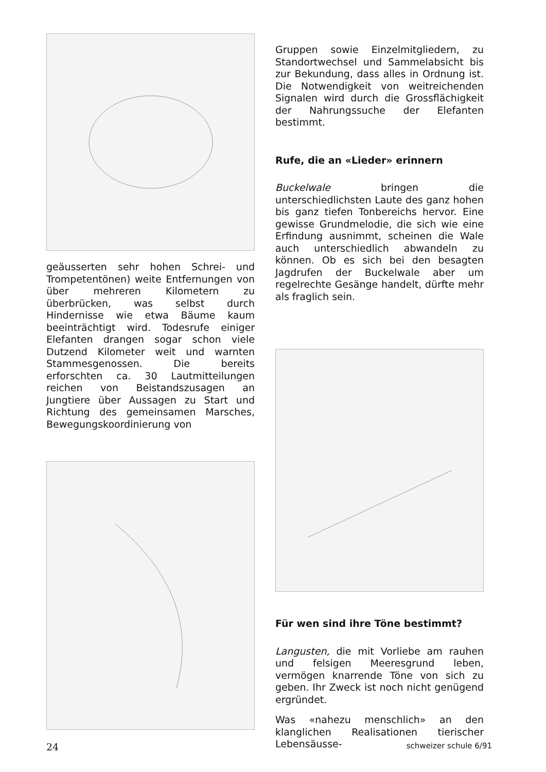geäusserten sehr hohen Schrei- und Trompetentönen) weite Entfernungen von über mehreren Kilometern zu überbrücken, was selbst durch Hindernisse wie etwa Bäume kaum beeinträchtigt wird. Todesrufe einiger Elefanten drangen sogar schon viele Dutzend Kilometer weit und warnten Stammesgenossen. Die bereits erforschten ca. 30 Lautmitteilungen reichen von Beistandszusagen an Jungtiere über Aussagen zu Start und Richtung des gemeinsamen Marsches, Bewegungskoordinierung von
Gruppen sowie Einzelmitgliedern, zu Standortwechsel und Sammelabsicht bis zur Bekundung, dass alles in Ordnung ist. Die Notwendigkeit von weitreichenden Signalen wird durch die Grossflächigkeit der Nahrungssuche der Elefanten bestimmt.
Rufe, die an «Lieder» erinnern
Buckelwale bringen die unterschiedlichsten Laute des ganz hohen bis ganz tiefen Tonbereichs hervor. Eine gewisse Grundmelodie, die sich wie eine Erfindung ausnimmt, scheinen die Wale auch unterschiedlich abwandeln zu können. Ob es sich bei den besagten Jagdrufen der Buckelwale aber um regelrechte Gesänge handelt, dürfte mehr als fraglich sein.
Für wen sind ihre Töne bestimmt?
Langusten, die mit Vorliebe am rauhen und felsigen Meeresgrund leben, vermögen knarrende Töne von sich zu geben. Ihr Zweck ist noch nicht genügend ergründet.
Was «nahezu menschlich» an den klanglichen Realisationen tierischer Lebensäusse-
24 schweizer schule 6/91